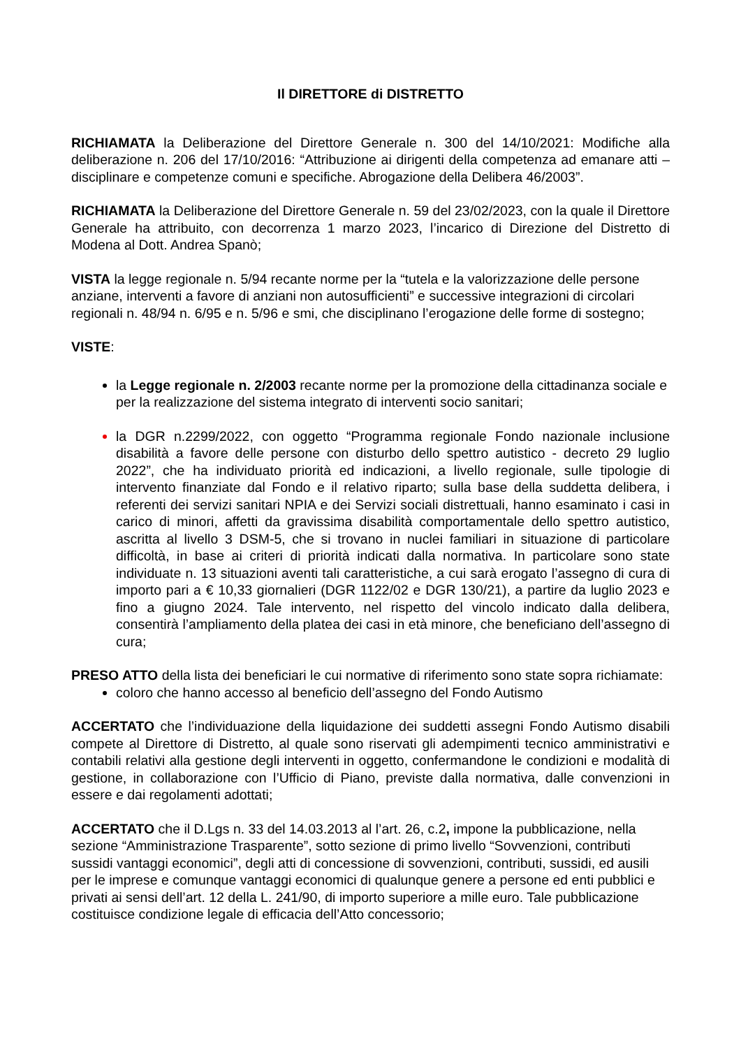Il DIRETTORE di DISTRETTO
RICHIAMATA la Deliberazione del Direttore Generale n. 300 del 14/10/2021: Modifiche alla deliberazione n. 206 del 17/10/2016: “Attribuzione ai dirigenti della competenza ad emanare atti – disciplinare e competenze comuni e specifiche. Abrogazione della Delibera 46/2003”.
RICHIAMATA la Deliberazione del Direttore Generale n. 59 del 23/02/2023, con la quale il Direttore Generale ha attribuito, con decorrenza 1 marzo 2023, l’incarico di Direzione del Distretto di Modena al Dott. Andrea Spanò;
VISTA la legge regionale n. 5/94 recante norme per la “tutela e la valorizzazione delle persone anziane, interventi a favore di anziani non autosufficienti” e successive integrazioni di circolari regionali n. 48/94 n. 6/95 e n. 5/96 e smi, che disciplinano l’erogazione delle forme di sostegno;
VISTE:
la Legge regionale n. 2/2003 recante norme per la promozione della cittadinanza sociale e per la realizzazione del sistema integrato di interventi socio sanitari;
la DGR n.2299/2022, con oggetto “Programma regionale Fondo nazionale inclusione disabilità a favore delle persone con disturbo dello spettro autistico - decreto 29 luglio 2022”, che ha individuato priorità ed indicazioni, a livello regionale, sulle tipologie di intervento finanziate dal Fondo e il relativo riparto; sulla base della suddetta delibera, i referenti dei servizi sanitari NPIA e dei Servizi sociali distrettuali, hanno esaminato i casi in carico di minori, affetti da gravissima disabilità comportamentale dello spettro autistico, ascritta al livello 3 DSM-5, che si trovano in nuclei familiari in situazione di particolare difficoltà, in base ai criteri di priorità indicati dalla normativa. In particolare sono state individuate n. 13 situazioni aventi tali caratteristiche, a cui sarà erogato l’assegno di cura di importo pari a € 10,33 giornalieri (DGR 1122/02 e DGR 130/21), a partire da luglio 2023 e fino a giugno 2024. Tale intervento, nel rispetto del vincolo indicato dalla delibera, consentirà l’ampliamento della platea dei casi in età minore, che beneficiano dell’assegno di cura;
PRESO ATTO della lista dei beneficiari le cui normative di riferimento sono state sopra richiamate:
coloro che hanno accesso al beneficio dell’assegno del Fondo Autismo
ACCERTATO che l’individuazione della liquidazione dei suddetti assegni Fondo Autismo disabili compete al Direttore di Distretto, al quale sono riservati gli adempimenti tecnico amministrativi e contabili relativi alla gestione degli interventi in oggetto, confermandone le condizioni e modalità di gestione, in collaborazione con l’Ufficio di Piano, previste dalla normativa, dalle convenzioni in essere e dai regolamenti adottati;
ACCERTATO che il D.Lgs n. 33 del 14.03.2013 al l’art. 26, c.2, impone la pubblicazione, nella sezione “Amministrazione Trasparente”, sotto sezione di primo livello “Sovvenzioni, contributi sussidi vantaggi economici”, degli atti di concessione di sovvenzioni, contributi, sussidi, ed ausili per le imprese e comunque vantaggi economici di qualunque genere a persone ed enti pubblici e privati ai sensi dell’art. 12 della L. 241/90, di importo superiore a mille euro. Tale pubblicazione costituisce condizione legale di efficacia dell’Atto concessorio;